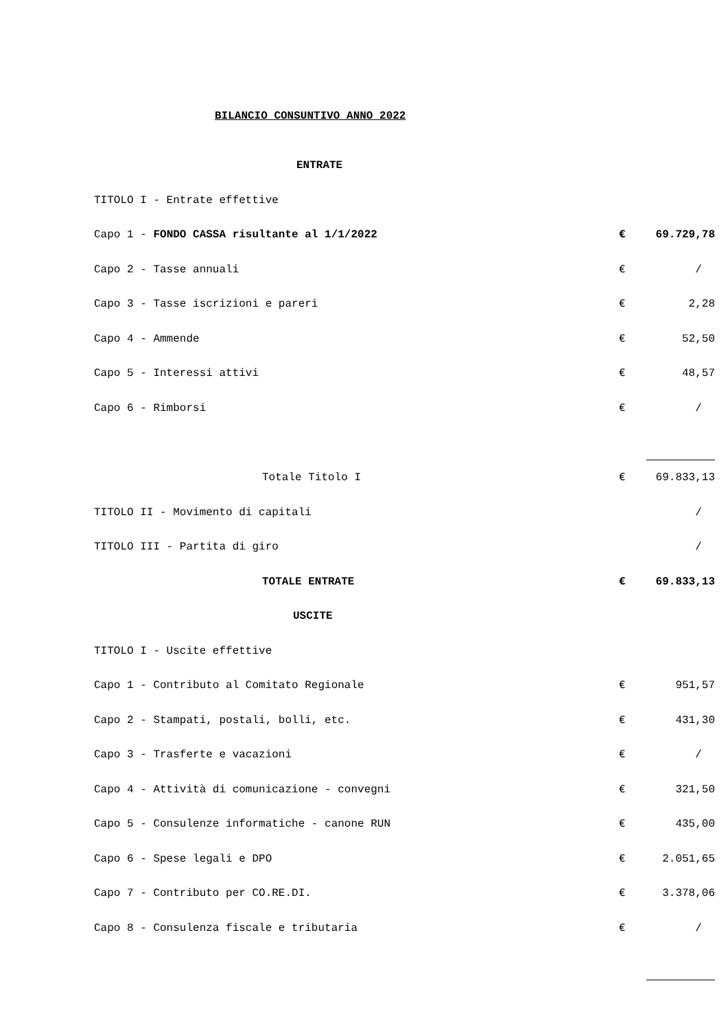BILANCIO CONSUNTIVO ANNO 2022
| ENTRATE | | |
| TITOLO I - Entrate effettive | | |
| Capo 1 - FONDO CASSA risultante al 1/1/2022 | € | 69.729,78 |
| Capo 2 - Tasse annuali | € | / |
| Capo 3 - Tasse iscrizioni e pareri | € | 2,28 |
| Capo 4 - Ammende | € | 52,50 |
| Capo 5 - Interessi attivi | € | 48,57 |
| Capo 6 - Rimborsi | € | / |
| Totale Titolo I | € | 69.833,13 |
| TITOLO II - Movimento di capitali | | / |
| TITOLO III - Partita di giro | | / |
| TOTALE ENTRATE | € | 69.833,13 |
| USCITE | | |
| TITOLO I - Uscite effettive | | |
| Capo 1 - Contributo al Comitato Regionale | € | 951,57 |
| Capo 2 - Stampati, postali, bolli, etc. | € | 431,30 |
| Capo 3 - Trasferte e vacazioni | € | / |
| Capo 4 - Attività di comunicazione - convegni | € | 321,50 |
| Capo 5 - Consulenze informatiche - canone RUN | € | 435,00 |
| Capo 6 - Spese legali e DPO | € | 2.051,65 |
| Capo 7 - Contributo per CO.RE.DI. | € | 3.378,06 |
| Capo 8 - Consulenza fiscale e tributaria | € | / |